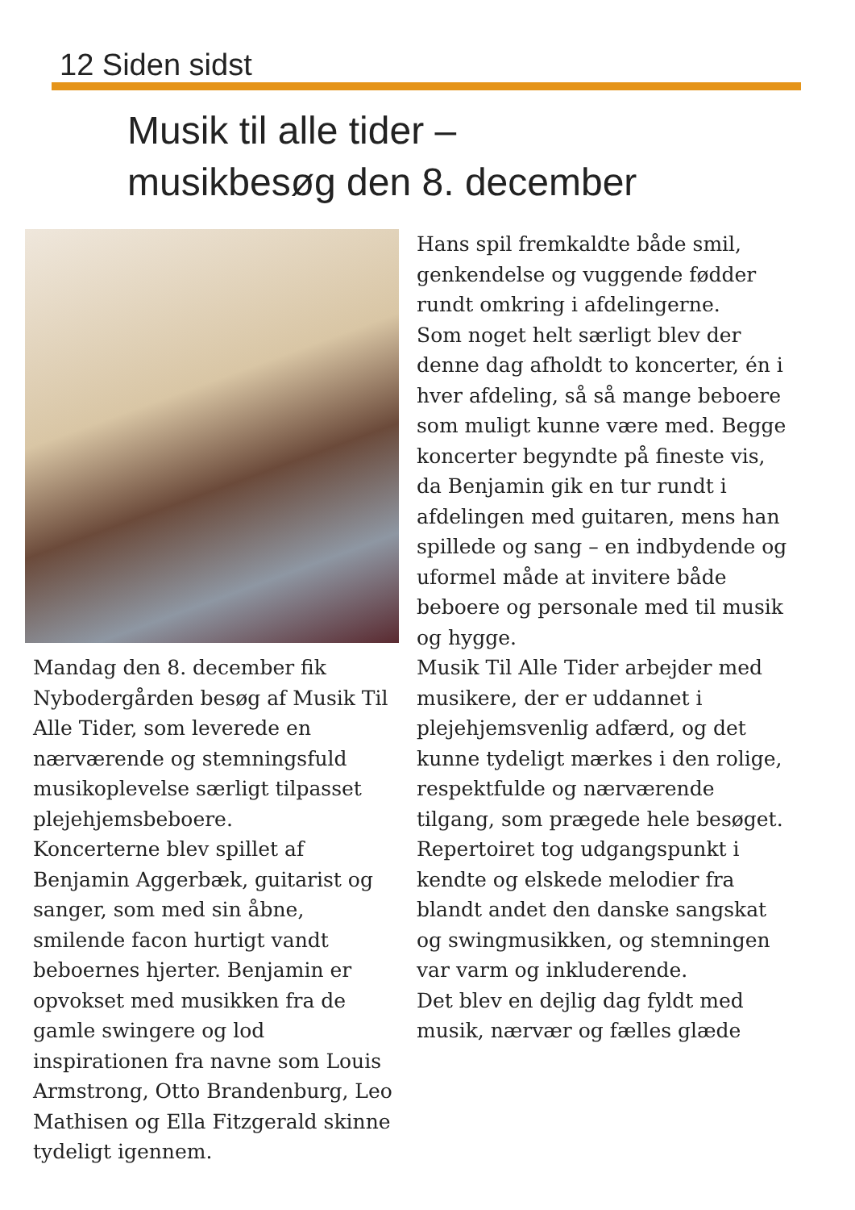12 Siden sidst
Musik til alle tider –
musikbesøg den 8. december
Mandag den 8. december fik Nybodergården besøg af Musik Til Alle Tider, som leverede en nærværende og stemningsfuld musikoplevelse særligt tilpasset plejehjemsbeboere.
Koncerterne blev spillet af Benjamin Aggerbæk, guitarist og sanger, som med sin åbne, smilende facon hurtigt vandt beboernes hjerter. Benjamin er opvokset med musikken fra de gamle swingere og lod inspirationen fra navne som Louis Armstrong, Otto Brandenburg, Leo Mathisen og Ella Fitzgerald skinne tydeligt igennem.
Hans spil fremkaldte både smil, genkendelse og vuggende fødder rundt omkring i afdelingerne.
Som noget helt særligt blev der denne dag afholdt to koncerter, én i hver afdeling, så så mange beboere som muligt kunne være med. Begge koncerter begyndte på fineste vis, da Benjamin gik en tur rundt i afdelingen med guitaren, mens han spillede og sang – en indbydende og uformel måde at invitere både beboere og personale med til musik og hygge.
Musik Til Alle Tider arbejder med musikere, der er uddannet i plejehjemsvenlig adfærd, og det kunne tydeligt mærkes i den rolige, respektfulde og nærværende tilgang, som prægede hele besøget. Repertoiret tog udgangspunkt i kendte og elskede melodier fra blandt andet den danske sangskat og swingmusikken, og stemningen var varm og inkluderende.
Det blev en dejlig dag fyldt med musik, nærvær og fælles glæde